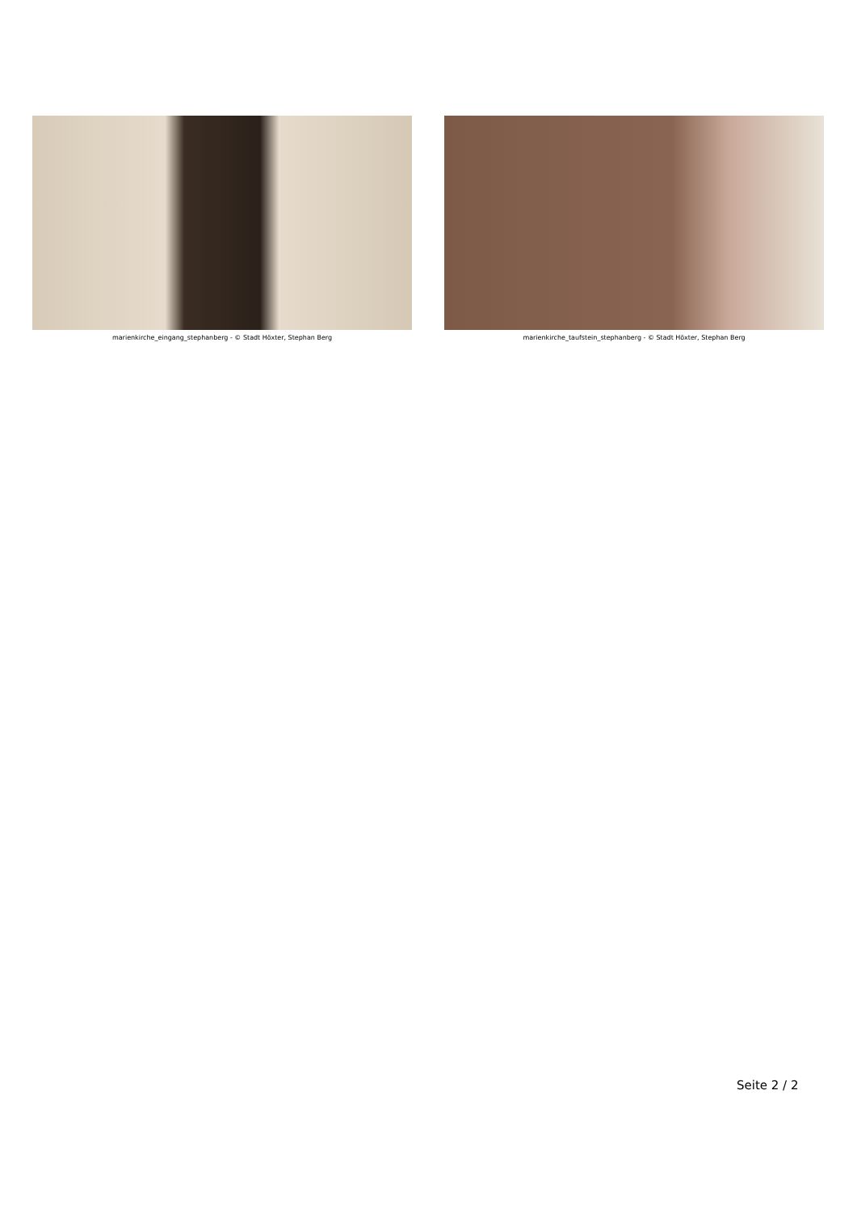marienkirche_eingang_stephanberg - © Stadt Höxter, Stephan Berg
marienkirche_taufstein_stephanberg - © Stadt Höxter, Stephan Berg
Seite 2 / 2